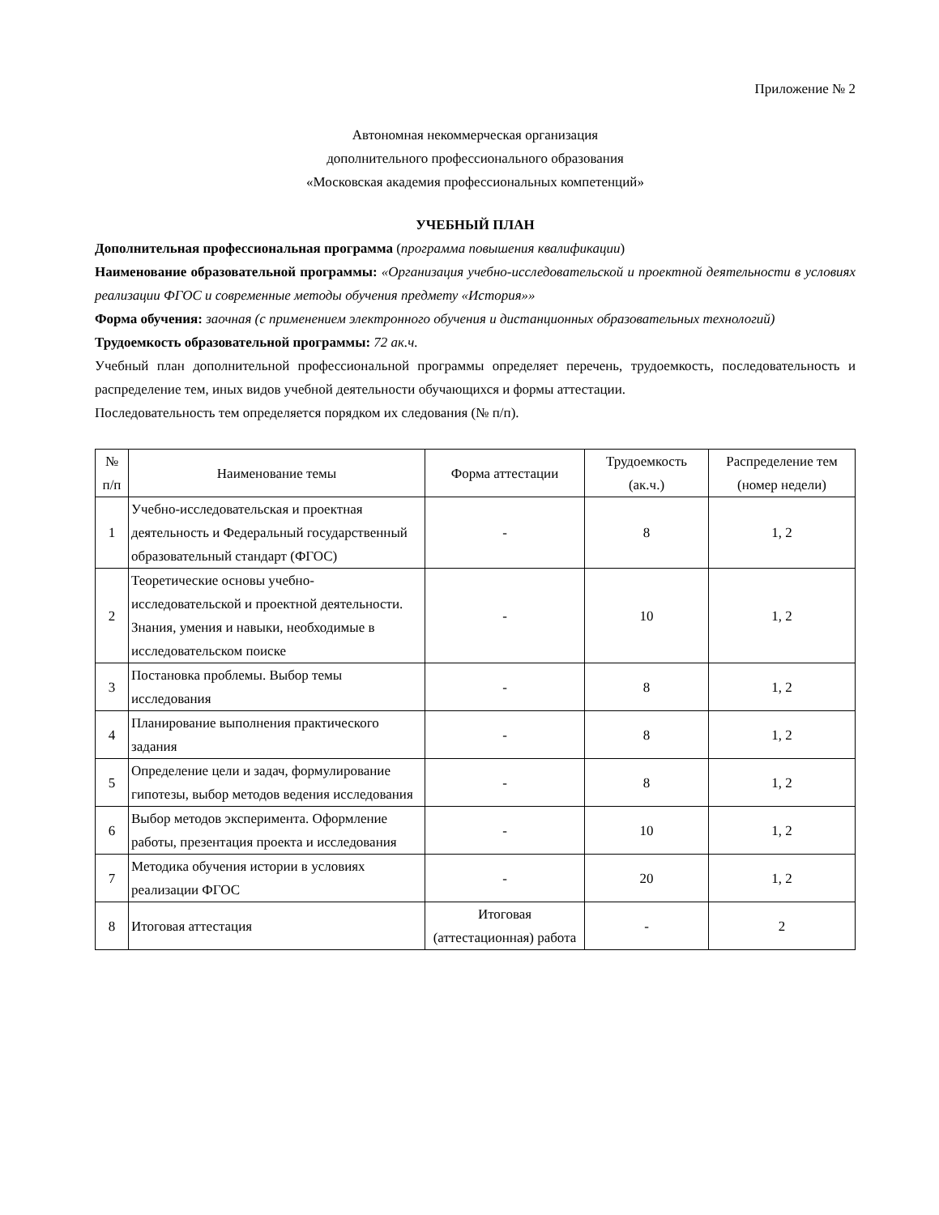Приложение № 2
Автономная некоммерческая организация
дополнительного профессионального образования
«Московская академия профессиональных компетенций»
УЧЕБНЫЙ ПЛАН
Дополнительная профессиональная программа (программа повышения квалификации)
Наименование образовательной программы: «Организация учебно-исследовательской и проектной деятельности в условиях реализации ФГОС и современные методы обучения предмету «История»»
Форма обучения: заочная (с применением электронного обучения и дистанционных образовательных технологий)
Трудоемкость образовательной программы: 72 ак.ч.
Учебный план дополнительной профессиональной программы определяет перечень, трудоемкость, последовательность и распределение тем, иных видов учебной деятельности обучающихся и формы аттестации.
Последовательность тем определяется порядком их следования (№ п/п).
| № п/п | Наименование темы | Форма аттестации | Трудоемкость (ак.ч.) | Распределение тем (номер недели) |
| --- | --- | --- | --- | --- |
| 1 | Учебно-исследовательская и проектная деятельность и Федеральный государственный образовательный стандарт (ФГОС) | - | 8 | 1, 2 |
| 2 | Теоретические основы учебно-исследовательской и проектной деятельности. Знания, умения и навыки, необходимые в исследовательском поиске | - | 10 | 1, 2 |
| 3 | Постановка проблемы. Выбор темы исследования | - | 8 | 1, 2 |
| 4 | Планирование выполнения практического задания | - | 8 | 1, 2 |
| 5 | Определение цели и задач, формулирование гипотезы, выбор методов ведения исследования | - | 8 | 1, 2 |
| 6 | Выбор методов эксперимента. Оформление работы, презентация проекта и исследования | - | 10 | 1, 2 |
| 7 | Методика обучения истории в условиях реализации ФГОС | - | 20 | 1, 2 |
| 8 | Итоговая аттестация | Итоговая (аттестационная) работа | - | 2 |